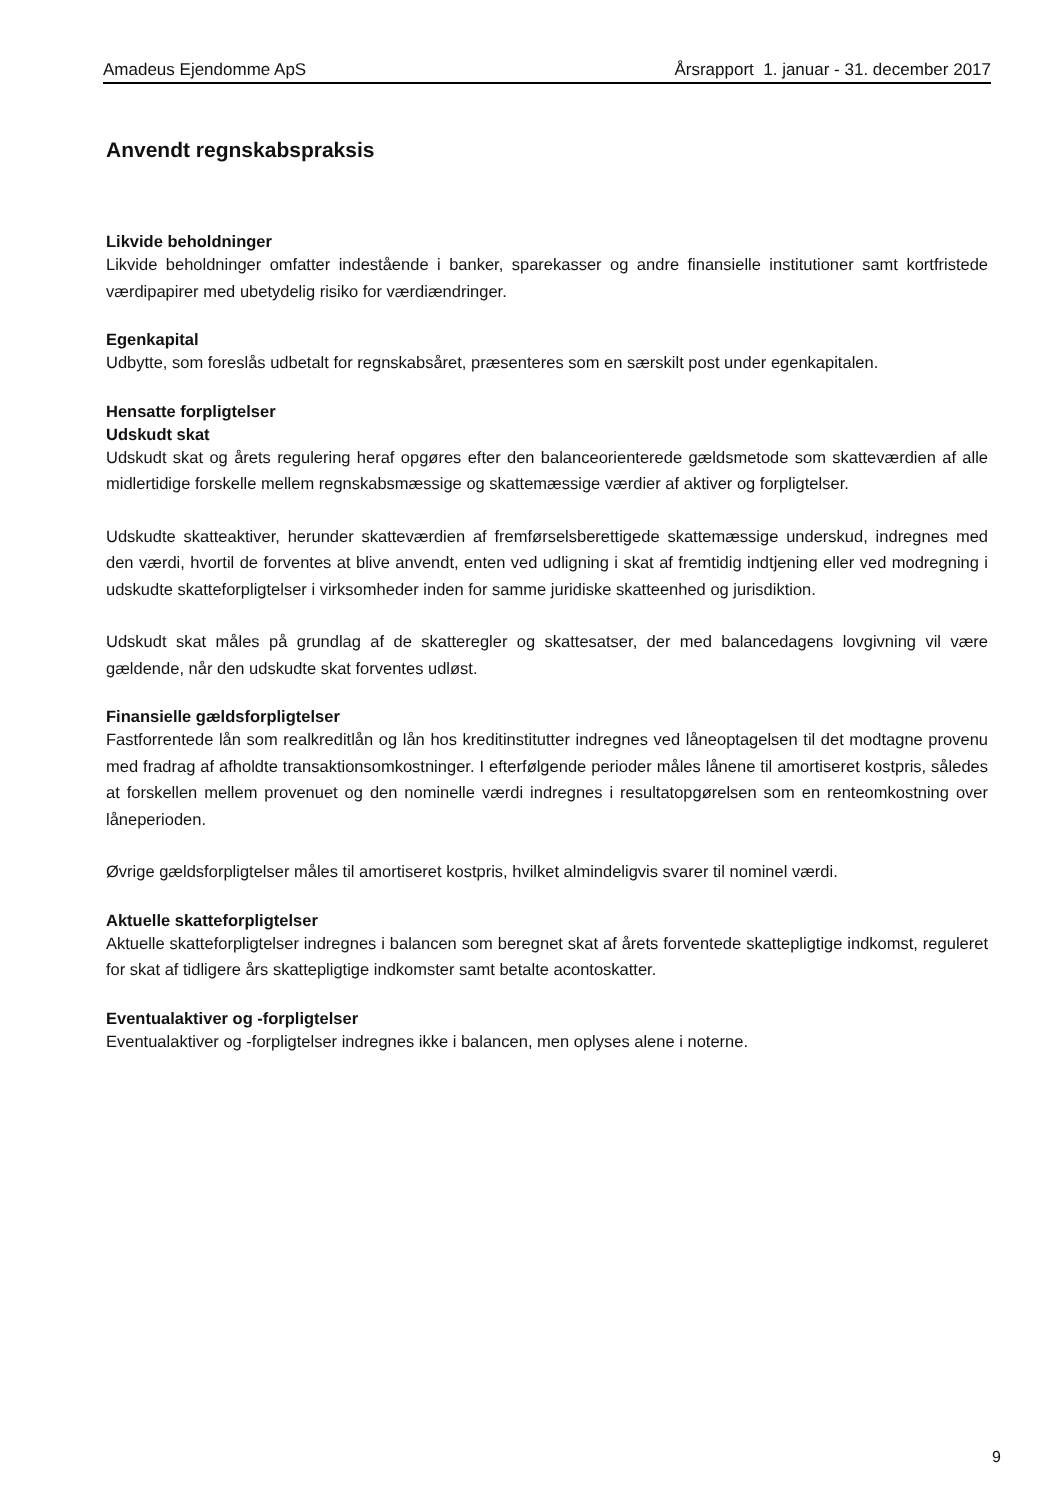Amadeus Ejendomme ApS Årsrapport 1. januar - 31. december 2017
Anvendt regnskabspraksis
Likvide beholdninger
Likvide beholdninger omfatter indestående i banker, sparekasser og andre finansielle institutioner samt kortfristede værdipapirer med ubetydelig risiko for værdiændringer.
Egenkapital
Udbytte, som foreslås udbetalt for regnskabsåret, præsenteres som en særskilt post under egenkapitalen.
Hensatte forpligtelser
Udskudt skat
Udskudt skat og årets regulering heraf opgøres efter den balanceorienterede gældsmetode som skatteværdien af alle midlertidige forskelle mellem regnskabsmæssige og skattemæssige værdier af aktiver og forpligtelser.
Udskudte skatteaktiver, herunder skatteværdien af fremførselsberettigede skattemæssige underskud, indregnes med den værdi, hvortil de forventes at blive anvendt, enten ved udligning i skat af fremtidig indtjening eller ved modregning i udskudte skatteforpligtelser i virksomheder inden for samme juridiske skatteenhed og jurisdiktion.
Udskudt skat måles på grundlag af de skatteregler og skattesatser, der med balancedagens lovgivning vil være gældende, når den udskudte skat forventes udløst.
Finansielle gældsforpligtelser
Fastforrentede lån som realkreditlån og lån hos kreditinstitutter indregnes ved låneoptagelsen til det modtagne provenu med fradrag af afholdte transaktionsomkostninger. I efterfølgende perioder måles lånene til amortiseret kostpris, således at forskellen mellem provenuet og den nominelle værdi indregnes i resultatopgørelsen som en renteomkostning over låneperioden.
Øvrige gældsforpligtelser måles til amortiseret kostpris, hvilket almindeligvis svarer til nominel værdi.
Aktuelle skatteforpligtelser
Aktuelle skatteforpligtelser indregnes i balancen som beregnet skat af årets forventede skattepligtige indkomst, reguleret for skat af tidligere års skattepligtige indkomster samt betalte acontoskatter.
Eventualaktiver og -forpligtelser
Eventualaktiver og -forpligtelser indregnes ikke i balancen, men oplyses alene i noterne.
9